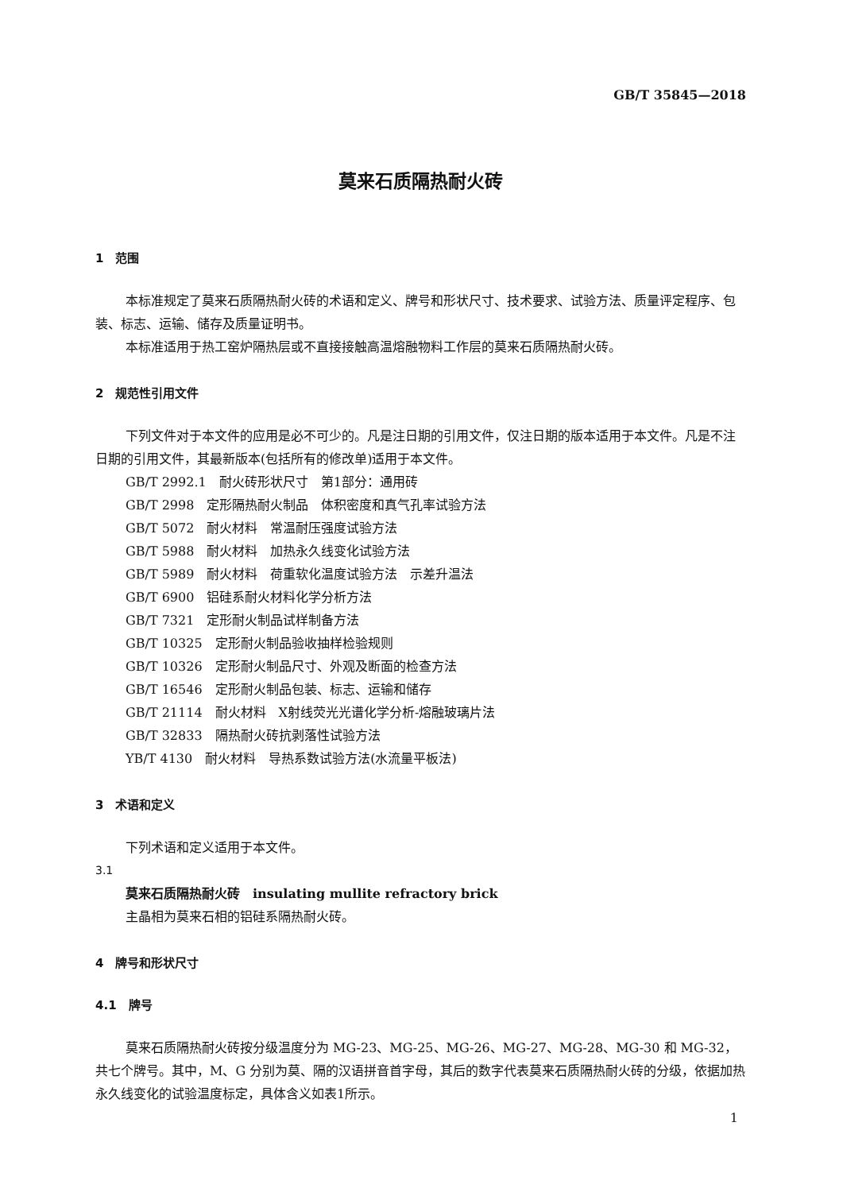GB/T 35845—2018
莫来石质隔热耐火砖
1　范围
本标准规定了莫来石质隔热耐火砖的术语和定义、牌号和形状尺寸、技术要求、试验方法、质量评定程序、包装、标志、运输、储存及质量证明书。
本标准适用于热工窑炉隔热层或不直接接触高温熔融物料工作层的莫来石质隔热耐火砖。
2　规范性引用文件
下列文件对于本文件的应用是必不可少的。凡是注日期的引用文件，仅注日期的版本适用于本文件。凡是不注日期的引用文件，其最新版本(包括所有的修改单)适用于本文件。
GB/T 2992.1　耐火砖形状尺寸　第1部分：通用砖
GB/T 2998　定形隔热耐火制品　体积密度和真气孔率试验方法
GB/T 5072　耐火材料　常温耐压强度试验方法
GB/T 5988　耐火材料　加热永久线变化试验方法
GB/T 5989　耐火材料　荷重软化温度试验方法　示差升温法
GB/T 6900　铝硅系耐火材料化学分析方法
GB/T 7321　定形耐火制品试样制备方法
GB/T 10325　定形耐火制品验收抽样检验规则
GB/T 10326　定形耐火制品尺寸、外观及断面的检查方法
GB/T 16546　定形耐火制品包装、标志、运输和储存
GB/T 21114　耐火材料　X射线荧光光谱化学分析-熔融玻璃片法
GB/T 32833　隔热耐火砖抗剥落性试验方法
YB/T 4130　耐火材料　导热系数试验方法(水流量平板法)
3　术语和定义
下列术语和定义适用于本文件。
3.1
莫来石质隔热耐火砖　insulating mullite refractory brick
主晶相为莫来石相的铝硅系隔热耐火砖。
4　牌号和形状尺寸
4.1　牌号
莫来石质隔热耐火砖按分级温度分为 MG-23、MG-25、MG-26、MG-27、MG-28、MG-30 和 MG-32，共七个牌号。其中，M、G 分别为莫、隔的汉语拼音首字母，其后的数字代表莫来石质隔热耐火砖的分级，依据加热永久线变化的试验温度标定，具体含义如表1所示。
1